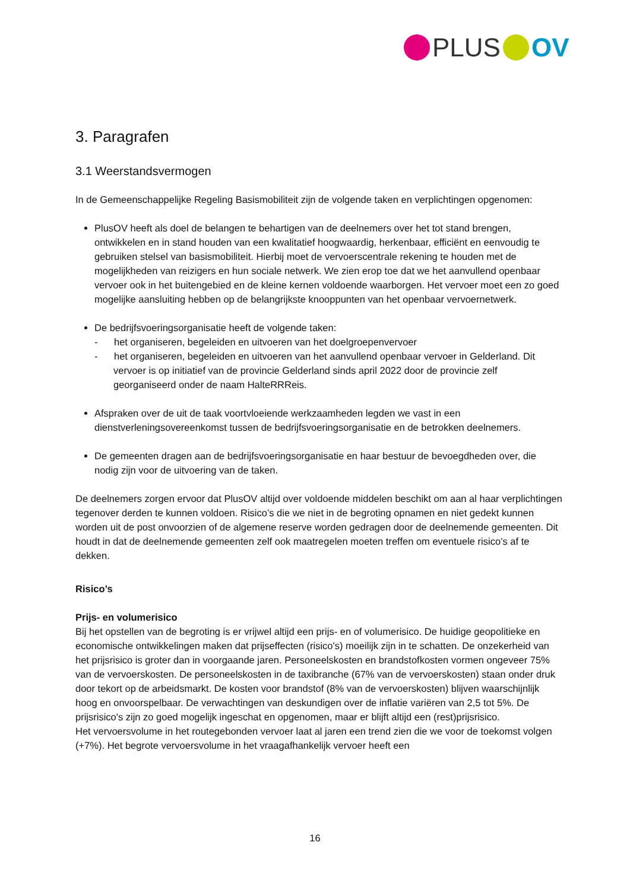PLUS OV
3. Paragrafen
3.1 Weerstandsvermogen
In de Gemeenschappelijke Regeling Basismobiliteit zijn de volgende taken en verplichtingen opgenomen:
PlusOV heeft als doel de belangen te behartigen van de deelnemers over het tot stand brengen, ontwikkelen en in stand houden van een kwalitatief hoogwaardig, herkenbaar, efficiënt en eenvoudig te gebruiken stelsel van basismobiliteit. Hierbij moet de vervoerscentrale rekening te houden met de mogelijkheden van reizigers en hun sociale netwerk. We zien erop toe dat we het aanvullend openbaar vervoer ook in het buitengebied en de kleine kernen voldoende waarborgen. Het vervoer moet een zo goed mogelijke aansluiting hebben op de belangrijkste knooppunten van het openbaar vervoernetwerk.
De bedrijfsvoeringsorganisatie heeft de volgende taken:
- het organiseren, begeleiden en uitvoeren van het doelgroepenvervoer
- het organiseren, begeleiden en uitvoeren van het aanvullend openbaar vervoer in Gelderland. Dit vervoer is op initiatief van de provincie Gelderland sinds april 2022 door de provincie zelf georganiseerd onder de naam HalteRRReis.
Afspraken over de uit de taak voortvloeiende werkzaamheden legden we vast in een dienstverleningsovereenkomst tussen de bedrijfsvoeringsorganisatie en de betrokken deelnemers.
De gemeenten dragen aan de bedrijfsvoeringsorganisatie en haar bestuur de bevoegdheden over, die nodig zijn voor de uitvoering van de taken.
De deelnemers zorgen ervoor dat PlusOV altijd over voldoende middelen beschikt om aan al haar verplichtingen tegenover derden te kunnen voldoen. Risico’s die we niet in de begroting opnamen en niet gedekt kunnen worden uit de post onvoorzien of de algemene reserve worden gedragen door de deelnemende gemeenten. Dit houdt in dat de deelnemende gemeenten zelf ook maatregelen moeten treffen om eventuele risico’s af te dekken.
Risico’s
Prijs- en volumerisico
Bij het opstellen van de begroting is er vrijwel altijd een prijs- en of volumerisico. De huidige geopolitieke en economische ontwikkelingen maken dat prijseffecten (risico's) moeilijk zijn in te schatten. De onzekerheid van het prijsrisico is groter dan in voorgaande jaren. Personeelskosten en brandstofkosten vormen ongeveer 75% van de vervoerskosten. De personeelskosten in de taxibranche (67% van de vervoerskosten) staan onder druk door tekort op de arbeidsmarkt. De kosten voor brandstof (8% van de vervoerskosten) blijven waarschijnlijk hoog en onvoorspelbaar. De verwachtingen van deskundigen over de inflatie variëren van 2,5 tot 5%. De prijsrisico's zijn zo goed mogelijk ingeschat en opgenomen, maar er blijft altijd een (rest)prijsrisico.
Het vervoersvolume in het routegebonden vervoer laat al jaren een trend zien die we voor de toekomst volgen (+7%). Het begrote vervoersvolume in het vraagafhankelijk vervoer heeft een
16